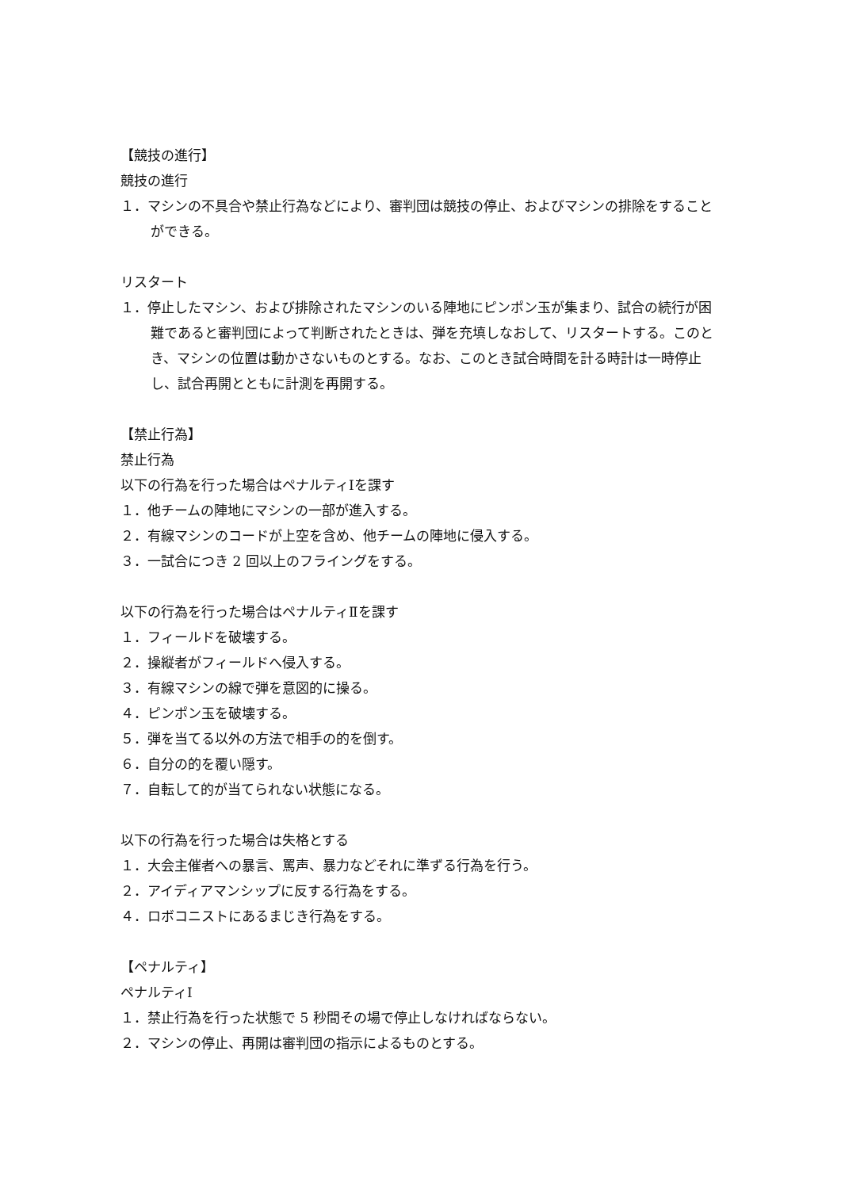【競技の進行】
競技の進行
１．マシンの不具合や禁止行為などにより、審判団は競技の停止、およびマシンの排除をすることができる。
リスタート
１．停止したマシン、および排除されたマシンのいる陣地にピンポン玉が集まり、試合の続行が困難であると審判団によって判断されたときは、弾を充填しなおして、リスタートする。このとき、マシンの位置は動かさないものとする。なお、このとき試合時間を計る時計は一時停止し、試合再開とともに計測を再開する。
【禁止行為】
禁止行為
以下の行為を行った場合はペナルティⅠを課す
１．他チームの陣地にマシンの一部が進入する。
２．有線マシンのコードが上空を含め、他チームの陣地に侵入する。
３．一試合につき 2 回以上のフライングをする。
以下の行為を行った場合はペナルティⅡを課す
１．フィールドを破壊する。
２．操縦者がフィールドへ侵入する。
３．有線マシンの線で弾を意図的に操る。
４．ピンポン玉を破壊する。
５．弾を当てる以外の方法で相手の的を倒す。
６．自分の的を覆い隠す。
７．自転して的が当てられない状態になる。
以下の行為を行った場合は失格とする
１．大会主催者への暴言、罵声、暴力などそれに準ずる行為を行う。
２．アイディアマンシップに反する行為をする。
４．ロボコニストにあるまじき行為をする。
【ペナルティ】
ペナルティⅠ
１．禁止行為を行った状態で 5 秒間その場で停止しなければならない。
２．マシンの停止、再開は審判団の指示によるものとする。